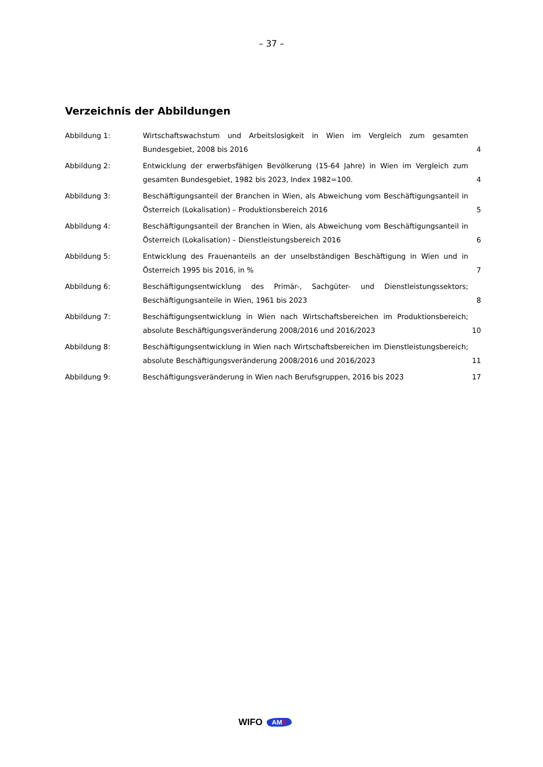– 37 –
Verzeichnis der Abbildungen
Abbildung 1: Wirtschaftswachstum und Arbeitslosigkeit in Wien im Vergleich zum gesamten Bundesgebiet, 2008 bis 2016
4
Abbildung 2: Entwicklung der erwerbsfähigen Bevölkerung (15-64 Jahre) in Wien im Vergleich zum gesamten Bundesgebiet, 1982 bis 2023, Index 1982=100.
4
Abbildung 3: Beschäftigungsanteil der Branchen in Wien, als Abweichung vom Beschäftigungsanteil in Österreich (Lokalisation) – Produktionsbereich 2016
5
Abbildung 4: Beschäftigungsanteil der Branchen in Wien, als Abweichung vom Beschäftigungsanteil in Österreich (Lokalisation) – Dienstleistungsbereich 2016
6
Abbildung 5: Entwicklung des Frauenanteils an der unselbständigen Beschäftigung in Wien und in Österreich 1995 bis 2016, in %
7
Abbildung 6: Beschäftigungsentwicklung des Primär-, Sachgüter- und Dienstleistungssektors; Beschäftigungsanteile in Wien, 1961 bis 2023
8
Abbildung 7: Beschäftigungsentwicklung in Wien nach Wirtschaftsbereichen im Produktionsbereich; absolute Beschäftigungsveränderung 2008/2016 und 2016/2023
10
Abbildung 8: Beschäftigungsentwicklung in Wien nach Wirtschaftsbereichen im Dienstleistungsbereich; absolute Beschäftigungsveränderung 2008/2016 und 2016/2023
11
Abbildung 9: Beschäftigungsveränderung in Wien nach Berufsgruppen, 2016 bis 2023 17
WIFO AMS